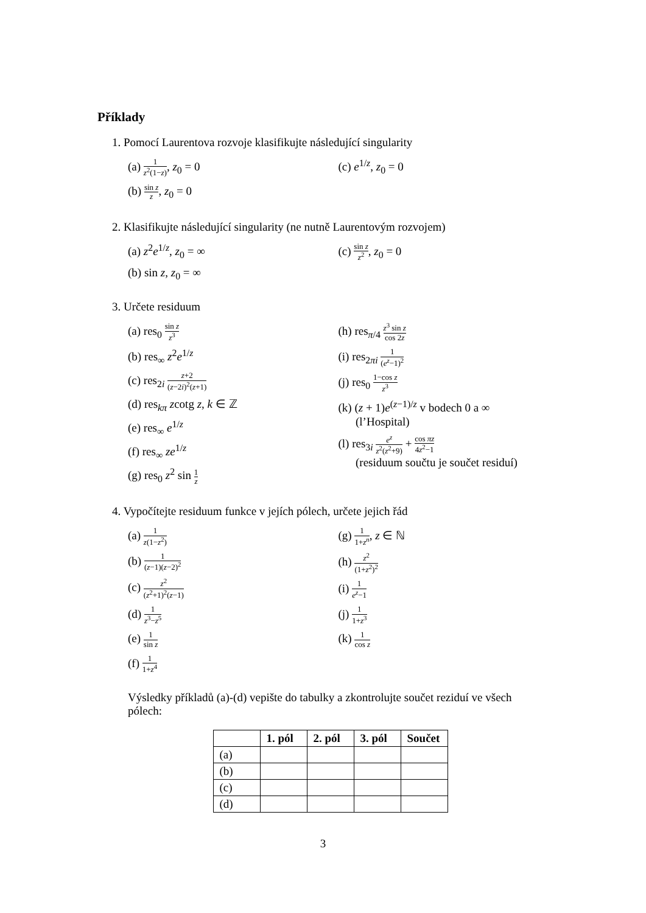Příklady
1. Pomocí Laurentova rozvoje klasifikujte následující singularity
(a) 1 z<sup>2</sup>(1−z), z<sub>0</sub> = 0
(b) sin z z, z<sub>0</sub> = 0
(c) e<sup>1/z</sup>, z<sub>0</sub> = 0
2. Klasifikujte následující singularity (ne nutně Laurentovým rozvojem)
(a) z<sup>2</sup>e<sup>1/z</sup>, z<sub>0</sub> = ∞
(b) sin z, z<sub>0</sub> = ∞
(c) sin z z<sup>2</sup>, z<sub>0</sub> = 0
3. Určete residuum
(a) res<sub>0</sub> sin z z<sup>3</sup>
(b) res<sub>∞</sub> z<sup>2</sup>e<sup>1/z</sup>
(c) res<sub>2i</sub> z+2 (z−2i)<sup>2</sup>(z+1)
(d) res<sub>kπ</sub> zcotg z, k ∈ ℤ
(e) res<sub>∞</sub> e<sup>1/z</sup>
(f) res<sub>∞</sub> ze<sup>1/z</sup>
(g) res<sub>0</sub> z<sup>2</sup> sin 1 z
(h) res<sub>π/4</sub> z<sup>3</sup> sin z cos 2z
(i) res<sub>2πi</sub> 1 (e<sup>z</sup>−1)<sup>2</sup>
(j) res<sub>0</sub> 1−cos z z<sup>3</sup>
(k) (z + 1)e<sup>(z−1)/z</sup> v bodech 0 a ∞
(l’Hospital)
(l) res<sub>3i</sub> e<sup>z</sup> z<sup>2</sup>(z<sup>2</sup>+9) + cos πz 4z<sup>2</sup>−1
(residuum součtu je součet residuí)
4. Vypočítejte residuum funkce v jejích pólech, určete jejich řád
(a) 1 z(1−z<sup>2</sup>)
(b) 1 (z−1)(z−2)<sup>2</sup>
(c) z<sup>2</sup> (z<sup>2</sup>+1)<sup>2</sup>(z−1)
(d) 1 z<sup>3</sup>−z<sup>5</sup>
(e) 1 sin z
(f) 1 1+z<sup>4</sup>
(g) 1 1+z<sup>n</sup>, z ∈ ℕ
(h) z<sup>2</sup> (1+z<sup>2</sup>)<sup>2</sup>
(i) 1 e<sup>z</sup>−1
(j) 1 1+z<sup>3</sup>
(k) 1 cos z
Výsledky příkladů (a)-(d) vepište do tabulky a zkontrolujte součet reziduí ve všech pólech:
| | 1. pól | 2. pól | 3. pól | Součet |
| --- | --- | --- | --- | --- |
| (a) | | | | |
| (b) | | | | |
| (c) | | | | |
| (d) | | | | |
3